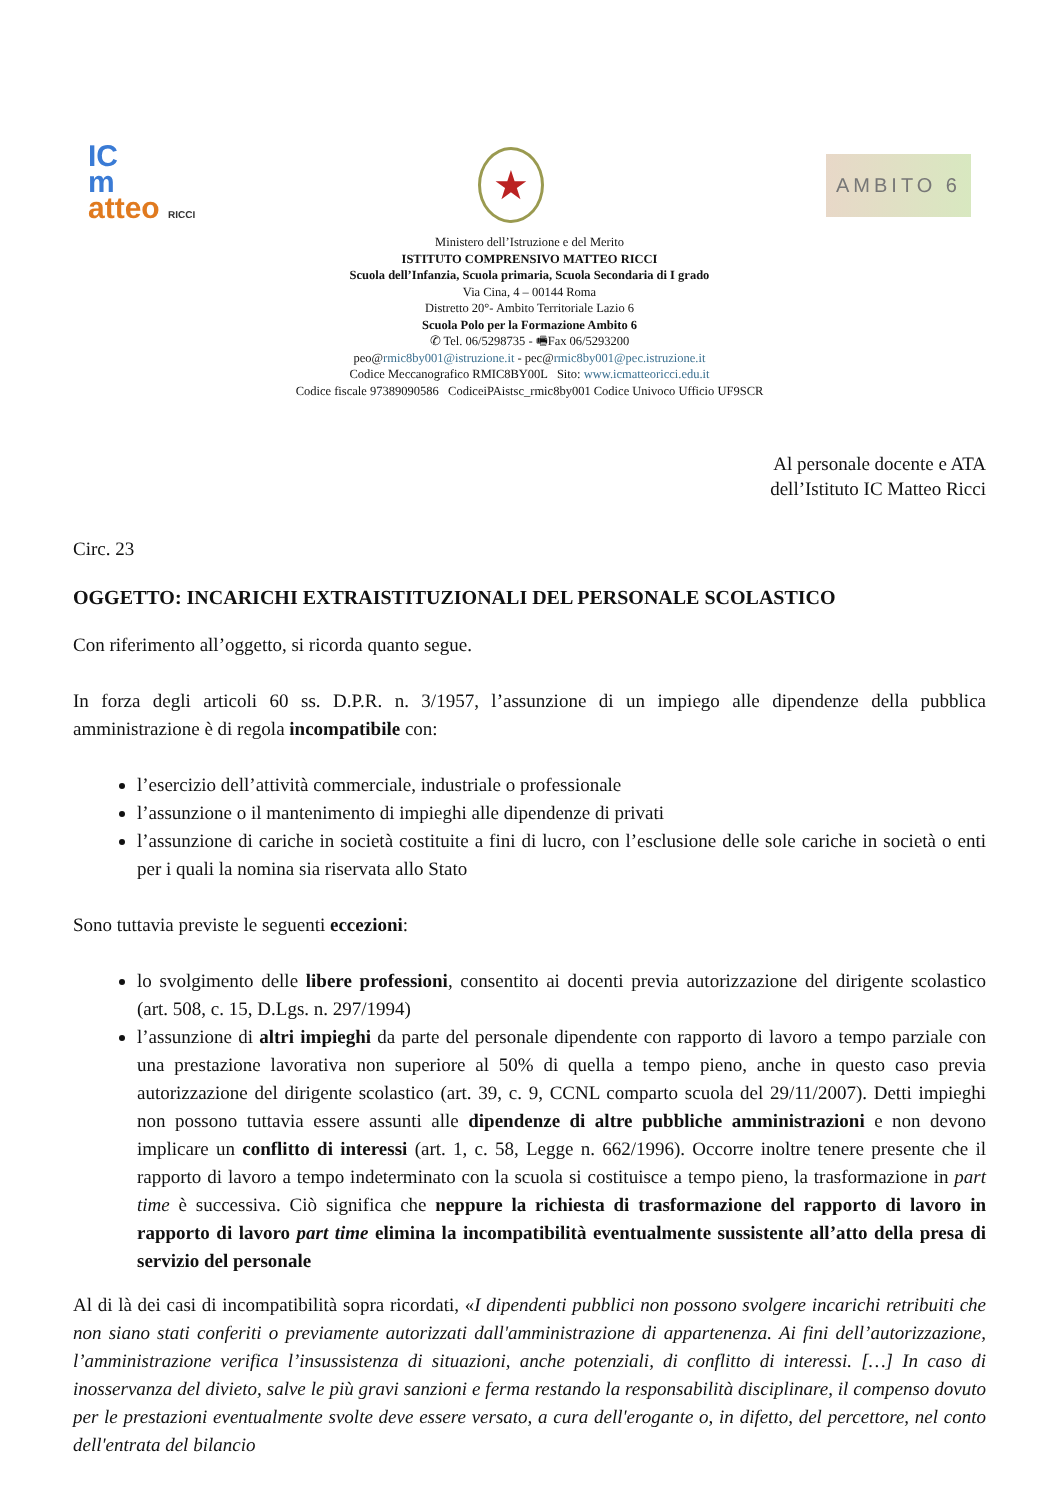IC
m
atteo RICCI
★
AMBITO 6
Ministero dell’Istruzione e del Merito
ISTITUTO COMPRENSIVO MATTEO RICCI
Scuola dell’Infanzia, Scuola primaria, Scuola Secondaria di I grado
Via Cina, 4 – 00144 Roma
Distretto 20°- Ambito Territoriale Lazio 6
Scuola Polo per la Formazione Ambito 6
✆ Tel. 06/5298735 - 🖷Fax 06/5293200
peo@rmic8by001@istruzione.it - pec@rmic8by001@pec.istruzione.it
Codice Meccanografico RMIC8BY00L Sito: www.icmatteoricci.edu.it
Codice fiscale 97389090586 CodiceiPAistsc_rmic8by001 Codice Univoco Ufficio UF9SCR
Al personale docente e ATA
dell’Istituto IC Matteo Ricci
Circ. 23
OGGETTO: INCARICHI EXTRAISTITUZIONALI DEL PERSONALE SCOLASTICO
Con riferimento all’oggetto, si ricorda quanto segue.
In forza degli articoli 60 ss. D.P.R. n. 3/1957, l’assunzione di un impiego alle dipendenze della pubblica amministrazione è di regola incompatibile con:
l’esercizio dell’attività commerciale, industriale o professionale
l’assunzione o il mantenimento di impieghi alle dipendenze di privati
l’assunzione di cariche in società costituite a fini di lucro, con l’esclusione delle sole cariche in società o enti per i quali la nomina sia riservata allo Stato
Sono tuttavia previste le seguenti eccezioni:
lo svolgimento delle libere professioni, consentito ai docenti previa autorizzazione del dirigente scolastico (art. 508, c. 15, D.Lgs. n. 297/1994)
l’assunzione di altri impieghi da parte del personale dipendente con rapporto di lavoro a tempo parziale con una prestazione lavorativa non superiore al 50% di quella a tempo pieno, anche in questo caso previa autorizzazione del dirigente scolastico (art. 39, c. 9, CCNL comparto scuola del 29/11/2007). Detti impieghi non possono tuttavia essere assunti alle dipendenze di altre pubbliche amministrazioni e non devono implicare un conflitto di interessi (art. 1, c. 58, Legge n. 662/1996). Occorre inoltre tenere presente che il rapporto di lavoro a tempo indeterminato con la scuola si costituisce a tempo pieno, la trasformazione in part time è successiva. Ciò significa che neppure la richiesta di trasformazione del rapporto di lavoro in rapporto di lavoro part time elimina la incompatibilità eventualmente sussistente all’atto della presa di servizio del personale
Al di là dei casi di incompatibilità sopra ricordati, «I dipendenti pubblici non possono svolgere incarichi retribuiti che non siano stati conferiti o previamente autorizzati dall'amministrazione di appartenenza. Ai fini dell’autorizzazione, l’amministrazione verifica l’insussistenza di situazioni, anche potenziali, di conflitto di interessi. […] In caso di inosservanza del divieto, salve le più gravi sanzioni e ferma restando la responsabilità disciplinare, il compenso dovuto per le prestazioni eventualmente svolte deve essere versato, a cura dell'erogante o, in difetto, del percettore, nel conto dell'entrata del bilancio